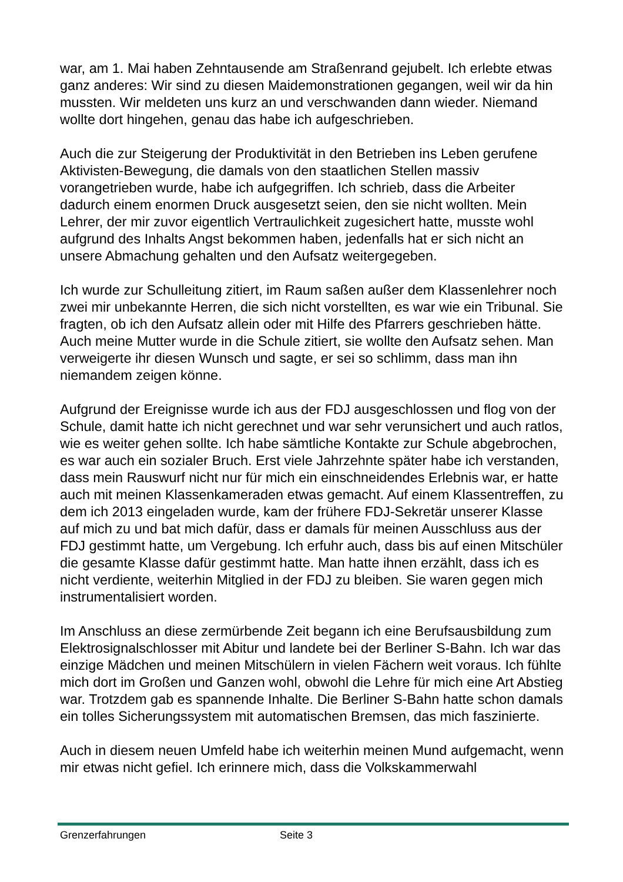war, am 1. Mai haben Zehntausende am Straßenrand gejubelt. Ich erlebte etwas ganz anderes: Wir sind zu diesen Maidemonstrationen gegangen, weil wir da hin mussten. Wir meldeten uns kurz an und verschwanden dann wieder. Niemand wollte dort hingehen, genau das habe ich aufgeschrieben.
Auch die zur Steigerung der Produktivität in den Betrieben ins Leben gerufene Aktivisten-Bewegung, die damals von den staatlichen Stellen massiv vorangetrieben wurde, habe ich aufgegriffen. Ich schrieb, dass die Arbeiter dadurch einem enormen Druck ausgesetzt seien, den sie nicht wollten. Mein Lehrer, der mir zuvor eigentlich Vertraulichkeit zugesichert hatte, musste wohl aufgrund des Inhalts Angst bekommen haben, jedenfalls hat er sich nicht an unsere Abmachung gehalten und den Aufsatz weitergegeben.
Ich wurde zur Schulleitung zitiert, im Raum saßen außer dem Klassenlehrer noch zwei mir unbekannte Herren, die sich nicht vorstellten, es war wie ein Tribunal. Sie fragten, ob ich den Aufsatz allein oder mit Hilfe des Pfarrers geschrieben hätte. Auch meine Mutter wurde in die Schule zitiert, sie wollte den Aufsatz sehen. Man verweigerte ihr diesen Wunsch und sagte, er sei so schlimm, dass man ihn niemandem zeigen könne.
Aufgrund der Ereignisse wurde ich aus der FDJ ausgeschlossen und flog von der Schule, damit hatte ich nicht gerechnet und war sehr verunsichert und auch ratlos, wie es weiter gehen sollte. Ich habe sämtliche Kontakte zur Schule abgebrochen, es war auch ein sozialer Bruch. Erst viele Jahrzehnte später habe ich verstanden, dass mein Rauswurf nicht nur für mich ein einschneidendes Erlebnis war, er hatte auch mit meinen Klassenkameraden etwas gemacht. Auf einem Klassentreffen, zu dem ich 2013 eingeladen wurde, kam der frühere FDJ-Sekretär unserer Klasse auf mich zu und bat mich dafür, dass er damals für meinen Ausschluss aus der FDJ gestimmt hatte, um Vergebung. Ich erfuhr auch, dass bis auf einen Mitschüler die gesamte Klasse dafür gestimmt hatte. Man hatte ihnen erzählt, dass ich es nicht verdiente, weiterhin Mitglied in der FDJ zu bleiben. Sie waren gegen mich instrumentalisiert worden.
Im Anschluss an diese zermürbende Zeit begann ich eine Berufsausbildung zum Elektrosignalschlosser mit Abitur und landete bei der Berliner S-Bahn. Ich war das einzige Mädchen und meinen Mitschülern in vielen Fächern weit voraus. Ich fühlte mich dort im Großen und Ganzen wohl, obwohl die Lehre für mich eine Art Abstieg war. Trotzdem gab es spannende Inhalte. Die Berliner S-Bahn hatte schon damals ein tolles Sicherungssystem mit automatischen Bremsen, das mich faszinierte.
Auch in diesem neuen Umfeld habe ich weiterhin meinen Mund aufgemacht, wenn mir etwas nicht gefiel. Ich erinnere mich, dass die Volkskammerwahl
Grenzerfahrungen Seite 3